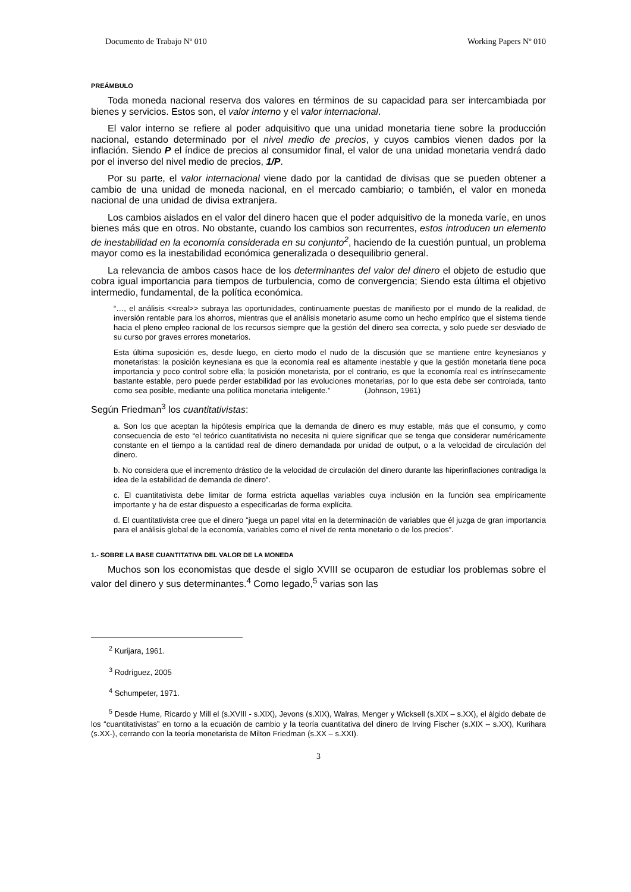Documento de Trabajo Nº 010 Working Papers Nº 010
PREÁMBULO
Toda moneda nacional reserva dos valores en términos de su capacidad para ser intercambiada por bienes y servicios. Estos son, el valor interno y el valor internacional.
El valor interno se refiere al poder adquisitivo que una unidad monetaria tiene sobre la producción nacional, estando determinado por el nivel medio de precios, y cuyos cambios vienen dados por la inflación. Siendo P el índice de precios al consumidor final, el valor de una unidad monetaria vendrá dado por el inverso del nivel medio de precios, 1/P.
Por su parte, el valor internacional viene dado por la cantidad de divisas que se pueden obtener a cambio de una unidad de moneda nacional, en el mercado cambiario; o también, el valor en moneda nacional de una unidad de divisa extranjera.
Los cambios aislados en el valor del dinero hacen que el poder adquisitivo de la moneda varíe, en unos bienes más que en otros. No obstante, cuando los cambios son recurrentes, estos introducen un elemento de inestabilidad en la economía considerada en su conjunto<sup>2</sup>, haciendo de la cuestión puntual, un problema mayor como es la inestabilidad económica generalizada o desequilibrio general.
La relevancia de ambos casos hace de los determinantes del valor del dinero el objeto de estudio que cobra igual importancia para tiempos de turbulencia, como de convergencia; Siendo esta última el objetivo intermedio, fundamental, de la política económica.
“…, el análisis <<real>> subraya las oportunidades, continuamente puestas de manifiesto por el mundo de la realidad, de inversión rentable para los ahorros, mientras que el análisis monetario asume como un hecho empírico que el sistema tiende hacia el pleno empleo racional de los recursos siempre que la gestión del dinero sea correcta, y solo puede ser desviado de su curso por graves errores monetarios.
Esta última suposición es, desde luego, en cierto modo el nudo de la discusión que se mantiene entre keynesianos y monetaristas: la posición keynesiana es que la economía real es altamente inestable y que la gestión monetaria tiene poca importancia y poco control sobre ella; la posición monetarista, por el contrario, es que la economía real es intrínsecamente bastante estable, pero puede perder estabilidad por las evoluciones monetarias, por lo que esta debe ser controlada, tanto como sea posible, mediante una política monetaria inteligente.” (Johnson, 1961)
Según Friedman<sup>3</sup> los cuantitativistas:
a. Son los que aceptan la hipótesis empírica que la demanda de dinero es muy estable, más que el consumo, y como consecuencia de esto “el teórico cuantitativista no necesita ni quiere significar que se tenga que considerar numéricamente constante en el tiempo a la cantidad real de dinero demandada por unidad de output, o a la velocidad de circulación del dinero.
b. No considera que el incremento drástico de la velocidad de circulación del dinero durante las hiperinflaciones contradiga la idea de la estabilidad de demanda de dinero”.
c. El cuantitativista debe limitar de forma estricta aquellas variables cuya inclusión en la función sea empíricamente importante y ha de estar dispuesto a especificarlas de forma explícita.
d. El cuantitativista cree que el dinero “juega un papel vital en la determinación de variables que él juzga de gran importancia para el análisis global de la economía, variables como el nivel de renta monetario o de los precios”.
1.- SOBRE LA BASE CUANTITATIVA DEL VALOR DE LA MONEDA
Muchos son los economistas que desde el siglo XVIII se ocuparon de estudiar los problemas sobre el valor del dinero y sus determinantes.<sup>4</sup> Como legado,<sup>5</sup> varias son las
<sup>2</sup> Kurijara, 1961.
<sup>3</sup> Rodríguez, 2005
<sup>4</sup> Schumpeter, 1971.
<sup>5</sup> Desde Hume, Ricardo y Mill el (s.XVIII - s.XIX), Jevons (s.XIX), Walras, Menger y Wicksell (s.XIX – s.XX), el álgido debate de los “cuantitativistas” en torno a la ecuación de cambio y la teoría cuantitativa del dinero de Irving Fischer (s.XIX – s.XX), Kurihara (s.XX-), cerrando con la teoría monetarista de Milton Friedman (s.XX – s.XXI).
3